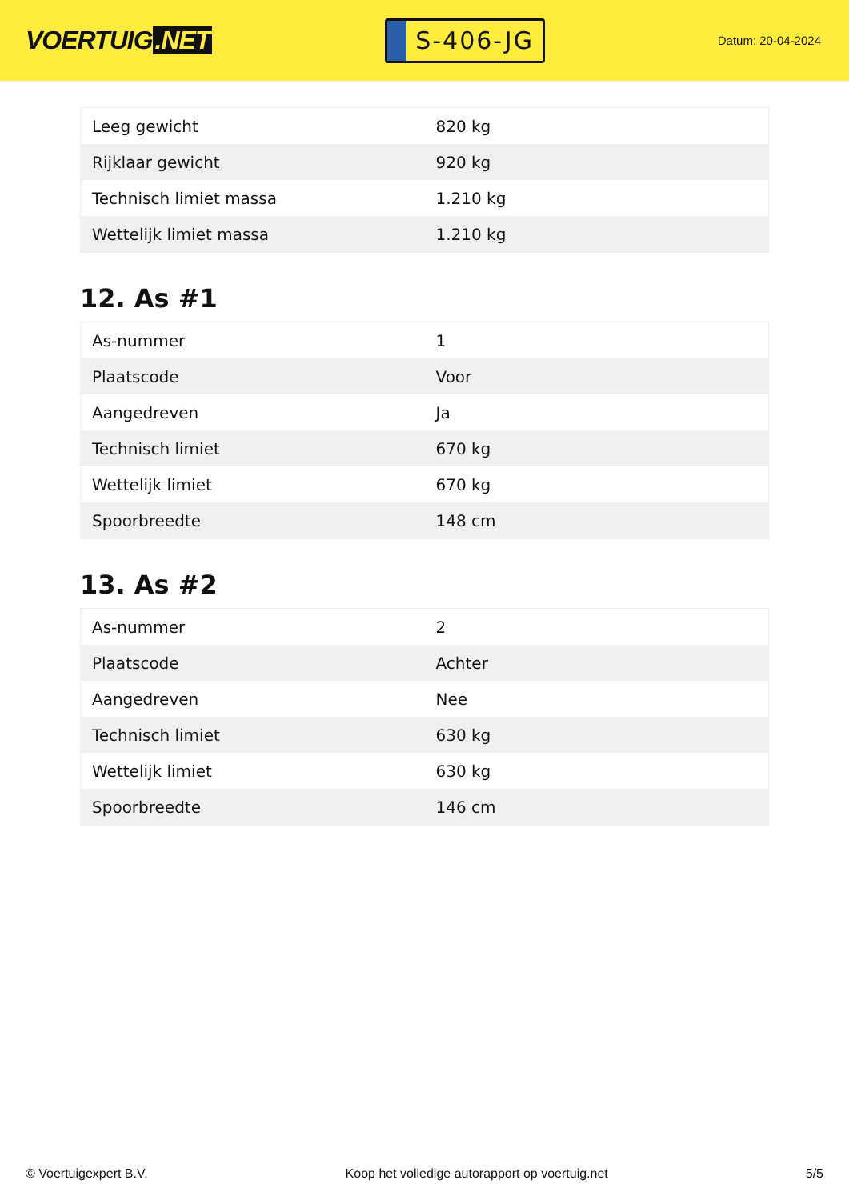VOERTUIG.NET
S-406-JG
Datum: 20-04-2024
| Leeg gewicht | 820 kg |
| Rijklaar gewicht | 920 kg |
| Technisch limiet massa | 1.210 kg |
| Wettelijk limiet massa | 1.210 kg |
12. As #1
| As-nummer | 1 |
| Plaatscode | Voor |
| Aangedreven | Ja |
| Technisch limiet | 670 kg |
| Wettelijk limiet | 670 kg |
| Spoorbreedte | 148 cm |
13. As #2
| As-nummer | 2 |
| Plaatscode | Achter |
| Aangedreven | Nee |
| Technisch limiet | 630 kg |
| Wettelijk limiet | 630 kg |
| Spoorbreedte | 146 cm |
© Voertuigexpert B.V. Koop het volledige autorapport op voertuig.net 5/5